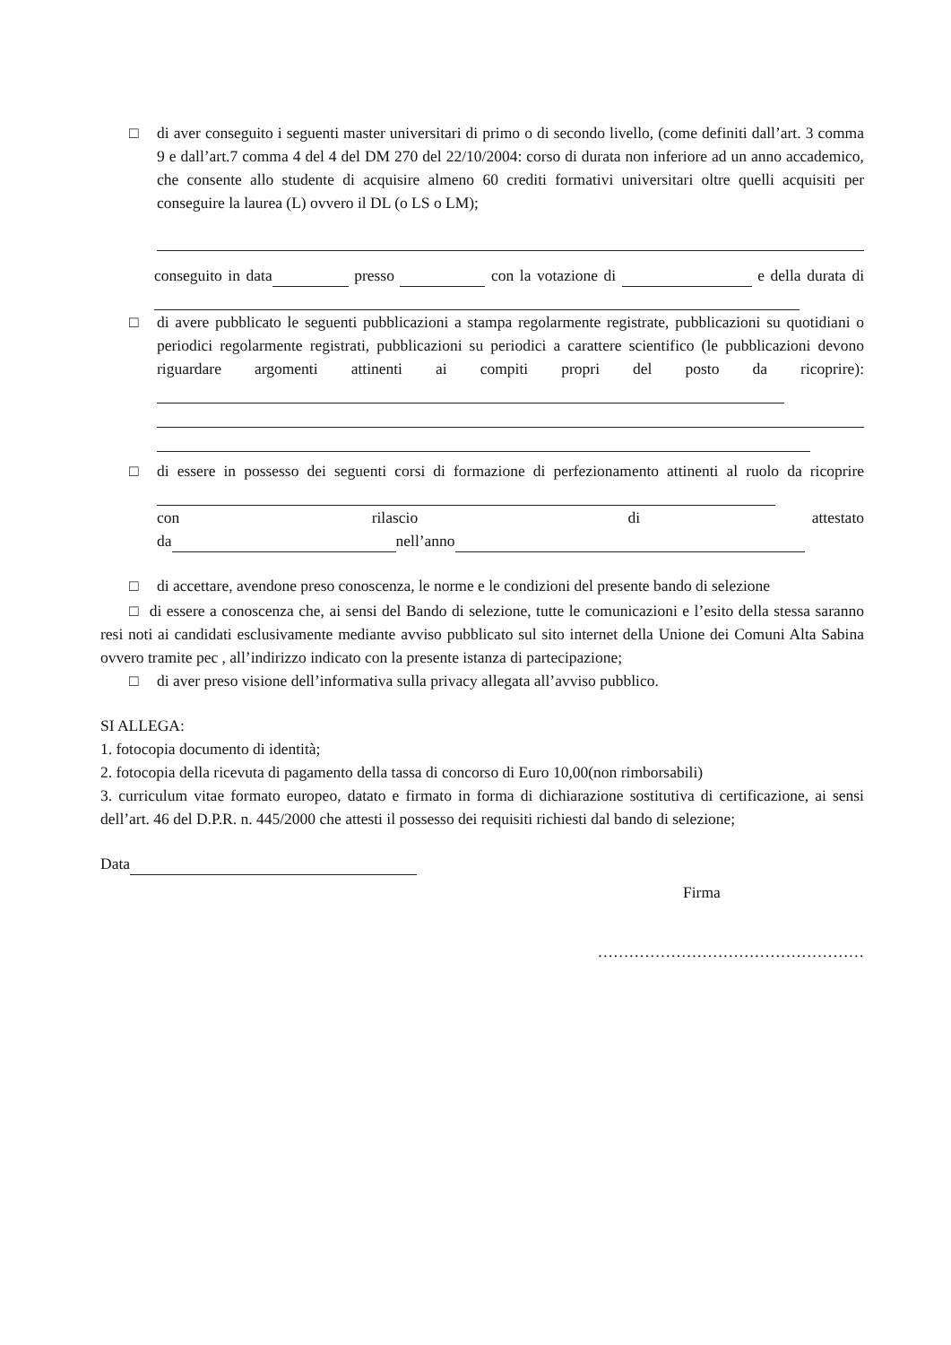□ di aver conseguito i seguenti master universitari di primo o di secondo livello, (come definiti dall’art. 3 comma 9 e dall’art.7 comma 4 del 4 del DM 270 del 22/10/2004: corso di durata non inferiore ad un anno accademico, che consente allo studente di acquisire almeno 60 crediti formativi universitari oltre quelli acquisiti per conseguire la laurea (L) ovvero il DL (o LS o LM);
conseguito in data presso con la votazione di e della durata di
□ di avere pubblicato le seguenti pubblicazioni a stampa regolarmente registrate, pubblicazioni su quotidiani o periodici regolarmente registrati, pubblicazioni su periodici a carattere scientifico (le pubblicazioni devono riguardare argomenti attinenti ai compiti propri del posto da ricoprire):
□ di essere in possesso dei seguenti corsi di formazione di perfezionamento attinenti al ruolo da ricoprire
con rilascio di attestato
da nell’anno
□ di accettare, avendone preso conoscenza, le norme e le condizioni del presente bando di selezione
□ di essere a conoscenza che, ai sensi del Bando di selezione, tutte le comunicazioni e l’esito della stessa saranno resi noti ai candidati esclusivamente mediante avviso pubblicato sul sito internet della Unione dei Comuni Alta Sabina ovvero tramite pec , all’indirizzo indicato con la presente istanza di partecipazione;
□ di aver preso visione dell’informativa sulla privacy allegata all’avviso pubblico.
SI ALLEGA:
1. fotocopia documento di identità;
2. fotocopia della ricevuta di pagamento della tassa di concorso di Euro 10,00(non rimborsabili)
3. curriculum vitae formato europeo, datato e firmato in forma di dichiarazione sostitutiva di certificazione, ai sensi dell’art. 46 del D.P.R. n. 445/2000 che attesti il possesso dei requisiti richiesti dal bando di selezione;
Data
Firma
……………………………………………